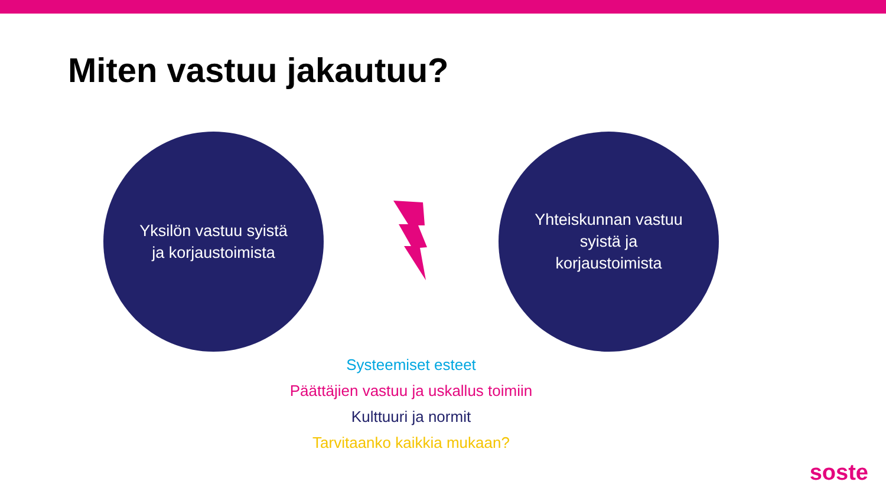Miten vastuu jakautuu?
Yksilön vastuu syistä
ja korjaustoimista
Yhteiskunnan vastuu
syistä ja
korjaustoimista
Systeemiset esteet
Päättäjien vastuu ja uskallus toimiin
Kulttuuri ja normit
Tarvitaanko kaikkia mukaan?
soste